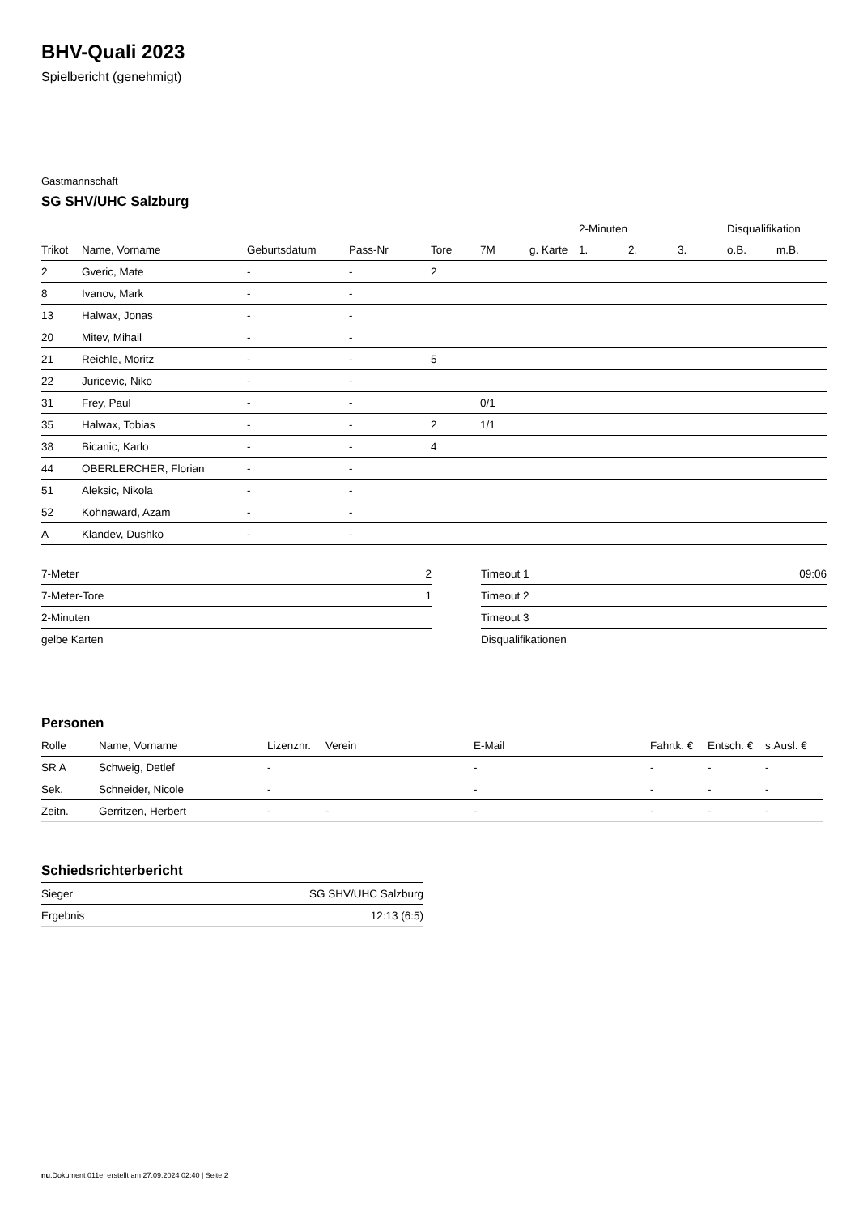BHV-Quali 2023
Spielbericht (genehmigt)
Gastmannschaft
SG SHV/UHC Salzburg
| | | | | | | | 2-Minuten | | | Disqualifikation | |
| --- | --- | --- | --- | --- | --- | --- | --- | --- | --- | --- | --- |
| Trikot | Name, Vorname | Geburtsdatum | Pass-Nr | Tore | 7M | g. Karte | 1. | 2. | 3. | o.B. | m.B. |
| 2 | Gveric, Mate | - | - | 2 | | | | | | | |
| 8 | Ivanov, Mark | - | - | | | | | | | | |
| 13 | Halwax, Jonas | - | - | | | | | | | | |
| 20 | Mitev, Mihail | - | - | | | | | | | | |
| 21 | Reichle, Moritz | - | - | 5 | | | | | | | |
| 22 | Juricevic, Niko | - | - | | | | | | | | |
| 31 | Frey, Paul | - | - | | 0/1 | | | | | | |
| 35 | Halwax, Tobias | - | - | 2 | 1/1 | | | | | | |
| 38 | Bicanic, Karlo | - | - | 4 | | | | | | | |
| 44 | OBERLERCHER, Florian | - | - | | | | | | | | |
| 51 | Aleksic, Nikola | - | - | | | | | | | | |
| 52 | Kohnaward, Azam | - | - | | | | | | | | |
| A | Klandev, Dushko | - | - | | | | | | | | |
| 7-Meter | 2 |
| 7-Meter-Tore | 1 |
| 2-Minuten | |
| gelbe Karten | |
| Timeout 1 | 09:06 |
| Timeout 2 | |
| Timeout 3 | |
| Disqualifikationen | |
Personen
| Rolle | Name, Vorname | Lizenznr. | Verein | E-Mail | Fahrtk. € | Entsch. € | s.Ausl. € |
| --- | --- | --- | --- | --- | --- | --- | --- |
| SR A | Schweig, Detlef | - | | - | - | - | - |
| Sek. | Schneider, Nicole | - | | - | - | - | - |
| Zeitn. | Gerritzen, Herbert | - | - | - | - | - | - |
Schiedsrichterbericht
| Sieger | SG SHV/UHC Salzburg |
| Ergebnis | 12:13 (6:5) |
nu.Dokument 011e, erstellt am 27.09.2024 02:40 | Seite 2